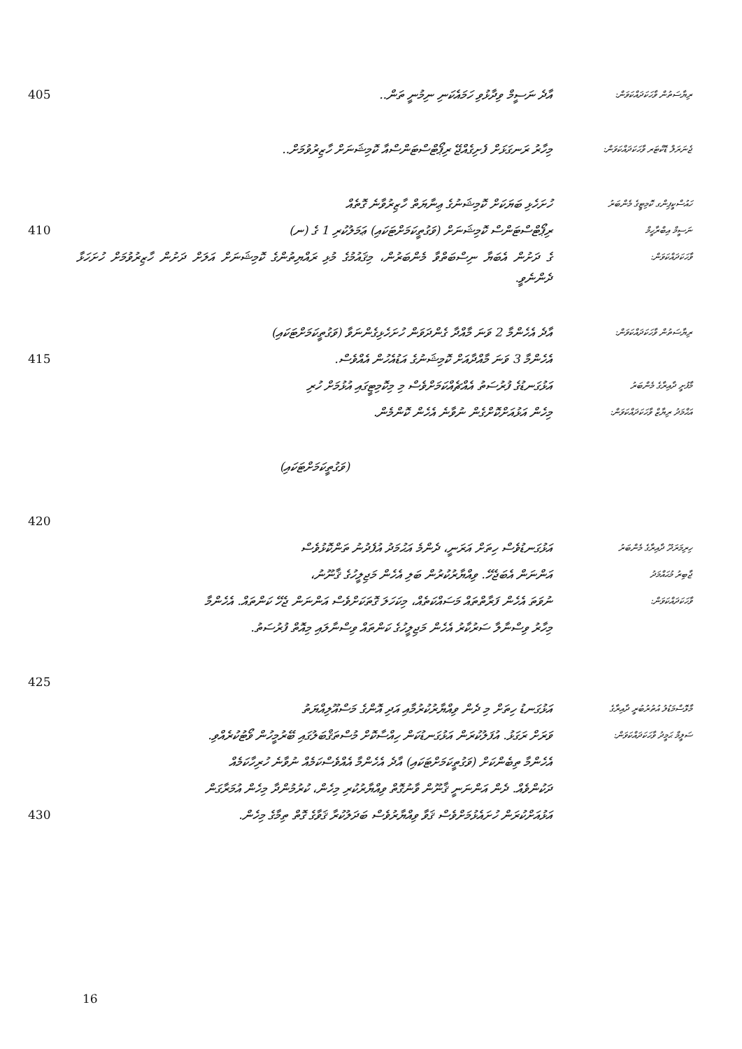405 އާދެ ނަސީމް ވިދާޅުވި ހަމައެކަނި ނިމުނީ ތަން..
ރިޔާސަތުން ވާހަކަދައްކަވަން:
މިހާރު ރަނގަޅަށް ފެށިގެއްޖޭ ރިޕޯޓްސްޓަންސްއާ ކޮމިޝަނަށް ހާޒިރުވުމަށް..
ޖެނަރަލް ޑޮކްޓަރ ވާހަކަދައްކަވަން:
ހުށަހެޅި ބަޔަކަށް ކޮމިޝަނުގެ ޢިނާޔަތް ހާޒިރުވާނެ ގޮތެއް
ހައުސްކީޕިންގ ކޮމިޓީގެ މެންބަރު
410 ރިޕޯޓްސްޓަންސް ކޮމިޝަނަށް (ވަގުތީކަމަށްޓަކައި) ޢަމަލުކުރި 1 ގެ (ނ)
ނަސީމް އިބްރާހީމް
ގެ ދަށުން އެބަޔާ ނިސްބަތްވާ މެންބަރުން، މިޤައުމުގެ މުޅި ރައްޔިތުންގެ ކޮމިޝަނަށް އަލަށް ދަށުން ހާޒިރުވުމަށް ހުށަހަޅާ ދެންނެވީ.
ވާހަކަދައްކަވަން:
އާދެ އެހެންމާ 2 ވަނަ މާއްދާ ގެންދަވަން ހުށަހެޅިގެންނަވާ (ވަގުތީކަމަށްޓަކައި)
ރިޔާސަތުން ވާހަކަދައްކަވަން:
415 އެހެންމާ 3 ވަނަ މާއްދާއަށް ކޮމިޝަނުގެ އަޑުއެހުން އެއްވެސް.
އަޅުގަނޑުގެ ފުރުސަތު އެއްޗެއްކަމަށްވެސް މި މިކޮމިޓީގައި އުޅުމަށް ހުރި
މާފުށީ ދާއިރާގެ މެންބަރު
މިހެން އަޅުއަށްކޮށްގެން ނުވާނެ އެހެން ކޮންމެން.
އަޙްމަދު ރިޔާޒް ވާހަކަދައްކަވަން:
(ވަގުތީކަމަށްޓަކައި)
420
އަޅުގަނޑުވެސް ހިތަށް އަރަނީ، ދެންމެ އަޙުމަދު އުފެދުނު ތަންކޮޅުވެސް
ހިރިމަރަދޫ ދާއިރާގެ މެންބަރު
އަންނަން އެބަޖެހޭ. ވިއްޔާރުކުރުން ބަލި އެހެން މަޖިލީހުގެ ޤާނޫނު،
ޖާބިރު މުޙައްމަދު
ނުވަތަ އެހެން ފަރާތްތައް މަސައްކަތެއް، މިކަހަލަ ގޮތަކަށްވެސް އަންނަން ޖެހޭ ކަންތައް. އެހެންމާ
ވާހަކަދައްކަވަން:
މިހާރު ވިސްނާލާ ސަރުކާރު އެހެން މަޖިލީހުގެ ކަންތައް ވިސްނާލައި މިއޮތް ފުރުސަތު.
425
އަޅުގަނޑު ހިތަށް މި ދެން ވިއްޔާރުކުރުމާއި އަދި އޮންގެ މަސްއޫލިއްޔަތު
މާޅޮސްމަޑުލު އުތުރުބުރީ ދާއިރާގެ
ވަރަށް ރަގަޅު. އުފަލުކުރަން އަޅުގަނޑުކަން ހިއްސާކޮށް މުސްތަޤްބަލުގައި ބޭރުމީހުން ވޯޓުކުރެއްވި.
ސަލީމް ޙަމީދު ވާހަކަދައްކަވަން:
އެހެންމާ ތިބެންކަށް (ވަގުތީކަމަށްޓަކައި) އާދެ އެހެންމާ އެއްވެސްކަމެއް ނުވާނެ ހުރިހާކަމެއް
ދަކުންވެއް. ދެން އަންނަނީ ޤާނޫން ވާނުގޮތް ވިއްޔާރުކުރި މިހެން، ކުރުމުންދާ މިހެން އުމަރާގަން
430 އަޅުއަށްކުރަން ހުށައެޅުމަށްވެސް ޤަވާ ވިއްޔާރުވެސް ބަދަލުކުރާ ޤަވާގެ ގޮތް ތިމާގެ މިހެން.
16